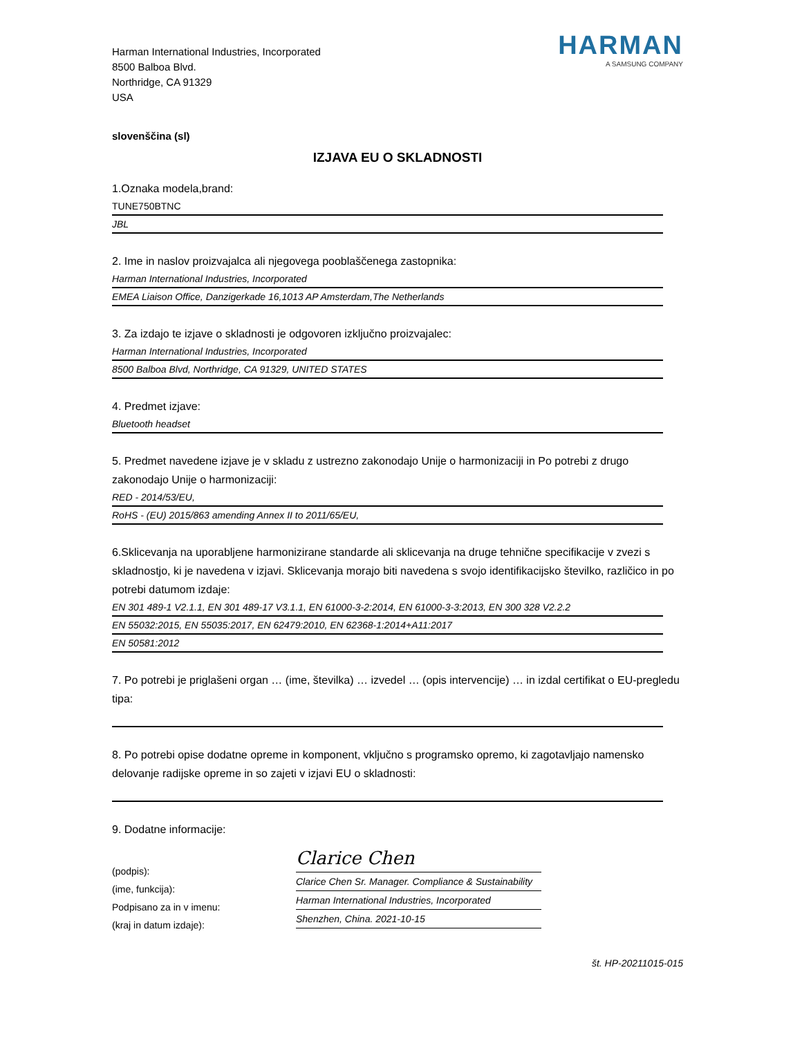Harman International Industries, Incorporated
8500 Balboa Blvd.
Northridge, CA 91329
USA
HARMAN
A SAMSUNG COMPANY
slovenščina (sl)
IZJAVA EU O SKLADNOSTI
1.Oznaka modela,brand:
TUNE750BTNC
JBL
2. Ime in naslov proizvajalca ali njegovega pooblaščenega zastopnika:
Harman International Industries, Incorporated
EMEA Liaison Office, Danzigerkade 16,1013 AP Amsterdam,The Netherlands
3. Za izdajo te izjave o skladnosti je odgovoren izključno proizvajalec:
Harman International Industries, Incorporated
8500 Balboa Blvd, Northridge, CA 91329, UNITED STATES
4. Predmet izjave:
Bluetooth headset
5. Predmet navedene izjave je v skladu z ustrezno zakonodajo Unije o harmonizaciji in Po potrebi z drugo zakonodajo Unije o harmonizaciji:
RED - 2014/53/EU,
RoHS - (EU) 2015/863 amending Annex II to 2011/65/EU,
6.Sklicevanja na uporabljene harmonizirane standarde ali sklicevanja na druge tehnične specifikacije v zvezi s skladnostjo, ki je navedena v izjavi. Sklicevanja morajo biti navedena s svojo identifikacijsko številko, različico in po potrebi datumom izdaje:
EN 301 489-1 V2.1.1, EN 301 489-17 V3.1.1, EN 61000-3-2:2014, EN 61000-3-3:2013, EN 300 328 V2.2.2
EN 55032:2015, EN 55035:2017, EN 62479:2010, EN 62368-1:2014+A11:2017
EN 50581:2012
7. Po potrebi je priglašeni organ … (ime, številka) … izvedel … (opis intervencije) … in izdal certifikat o EU-pregledu tipa:
8. Po potrebi opise dodatne opreme in komponent, vključno s programsko opremo, ki zagotavljajo namensko delovanje radijske opreme in so zajeti v izjavi EU o skladnosti:
9. Dodatne informacije:
(podpis):
(ime, funkcija):
Podpisano za in v imenu:
(kraj in datum izdaje):
Clarice Chen
Clarice Chen Sr. Manager. Compliance & Sustainability
Harman International Industries, Incorporated
Shenzhen, China. 2021-10-15
št. HP-20211015-015